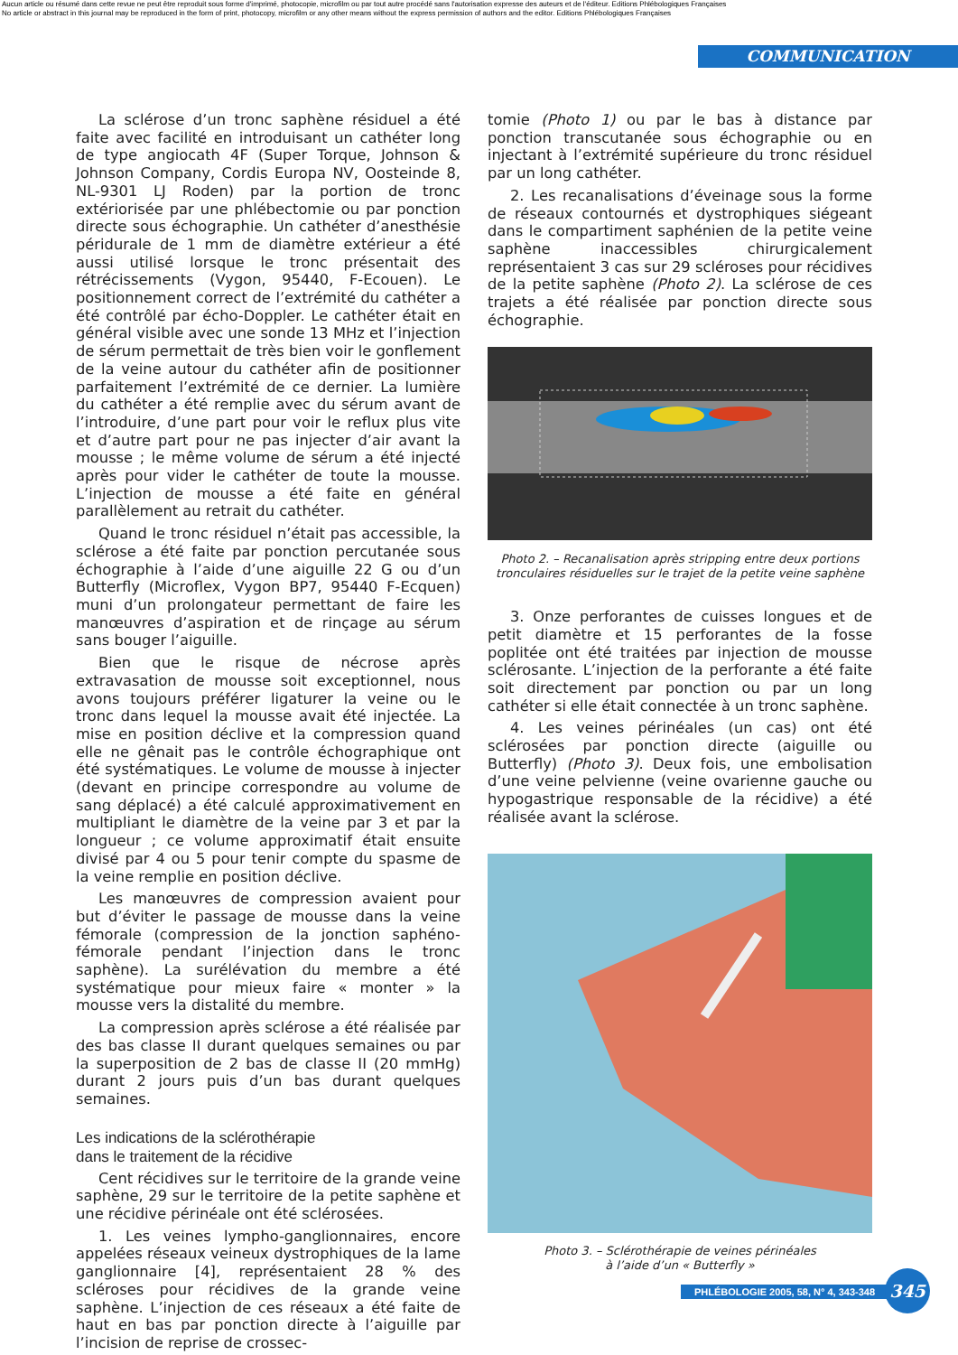Aucun article ou résumé dans cette revue ne peut être reproduit sous forme d'imprimé, photocopie, microfilm ou par tout autre procédé sans l'autorisation expresse des auteurs et de l'éditeur. Editions Phlébologiques Françaises
No article or abstract in this journal may be reproduced in the form of print, photocopy, microfilm or any other means without the express permission of authors and the editor. Editions Phlébologiques Françaises
COMMUNICATION
La sclérose d’un tronc saphène résiduel a été faite avec facilité en introduisant un cathéter long de type angiocath 4F (Super Torque, Johnson & Johnson Company, Cordis Europa NV, Oosteinde 8, NL-9301 LJ Roden) par la portion de tronc extériorisée par une phlébectomie ou par ponction directe sous échographie. Un cathéter d’anesthésie péridurale de 1 mm de diamètre extérieur a été aussi utilisé lorsque le tronc présentait des rétrécissements (Vygon, 95440, F-Ecouen). Le positionnement correct de l’extrémité du cathéter a été contrôlé par écho-Doppler. Le cathéter était en général visible avec une sonde 13 MHz et l’injection de sérum permettait de très bien voir le gonflement de la veine autour du cathéter afin de positionner parfaitement l’extrémité de ce dernier. La lumière du cathéter a été remplie avec du sérum avant de l’introduire, d’une part pour voir le reflux plus vite et d’autre part pour ne pas injecter d’air avant la mousse ; le même volume de sérum a été injecté après pour vider le cathéter de toute la mousse. L’injection de mousse a été faite en général parallèlement au retrait du cathéter.
Quand le tronc résiduel n’était pas accessible, la sclérose a été faite par ponction percutanée sous échographie à l’aide d’une aiguille 22 G ou d’un Butterfly (Microflex, Vygon BP7, 95440 F-Ecquen) muni d’un prolongateur permettant de faire les manœuvres d’aspiration et de rinçage au sérum sans bouger l’aiguille.
Bien que le risque de nécrose après extravasation de mousse soit exceptionnel, nous avons toujours préférer ligaturer la veine ou le tronc dans lequel la mousse avait été injectée. La mise en position déclive et la compression quand elle ne gênait pas le contrôle échographique ont été systématiques. Le volume de mousse à injecter (devant en principe correspondre au volume de sang déplacé) a été calculé approximativement en multipliant le diamètre de la veine par 3 et par la longueur ; ce volume approximatif était ensuite divisé par 4 ou 5 pour tenir compte du spasme de la veine remplie en position déclive.
Les manœuvres de compression avaient pour but d’éviter le passage de mousse dans la veine fémorale (compression de la jonction saphéno-fémorale pendant l’injection dans le tronc saphène). La surélévation du membre a été systématique pour mieux faire « monter » la mousse vers la distalité du membre.
La compression après sclérose a été réalisée par des bas classe II durant quelques semaines ou par la superposition de 2 bas de classe II (20 mmHg) durant 2 jours puis d’un bas durant quelques semaines.
Les indications de la sclérothérapie
dans le traitement de la récidive
Cent récidives sur le territoire de la grande veine saphène, 29 sur le territoire de la petite saphène et une récidive périnéale ont été sclérosées.
1. Les veines lympho-ganglionnaires, encore appelées réseaux veineux dystrophiques de la lame ganglionnaire [4], représentaient 28 % des scléroses pour récidives de la grande veine saphène. L’injection de ces réseaux a été faite de haut en bas par ponction directe à l’aiguille par l’incision de reprise de crossec-
tomie (Photo 1) ou par le bas à distance par ponction transcutanée sous échographie ou en injectant à l’extrémité supérieure du tronc résiduel par un long cathéter.
2. Les recanalisations d’éveinage sous la forme de réseaux contournés et dystrophiques siégeant dans le compartiment saphénien de la petite veine saphène inaccessibles chirurgicalement représentaient 3 cas sur 29 scléroses pour récidives de la petite saphène (Photo 2). La sclérose de ces trajets a été réalisée par ponction directe sous échographie.
Photo 2. – Recanalisation après stripping entre deux portions tronculaires résiduelles sur le trajet de la petite veine saphène
3. Onze perforantes de cuisses longues et de petit diamètre et 15 perforantes de la fosse poplitée ont été traitées par injection de mousse sclérosante. L’injection de la perforante a été faite soit directement par ponction ou par un long cathéter si elle était connectée à un tronc saphène.
4. Les veines périnéales (un cas) ont été sclérosées par ponction directe (aiguille ou Butterfly) (Photo 3). Deux fois, une embolisation d’une veine pelvienne (veine ovarienne gauche ou hypogastrique responsable de la récidive) a été réalisée avant la sclérose.
Photo 3. – Sclérothérapie de veines périnéales
à l’aide d’un « Butterfly »
PHLÉBOLOGIE 2005, 58, N° 4, 343-348
345